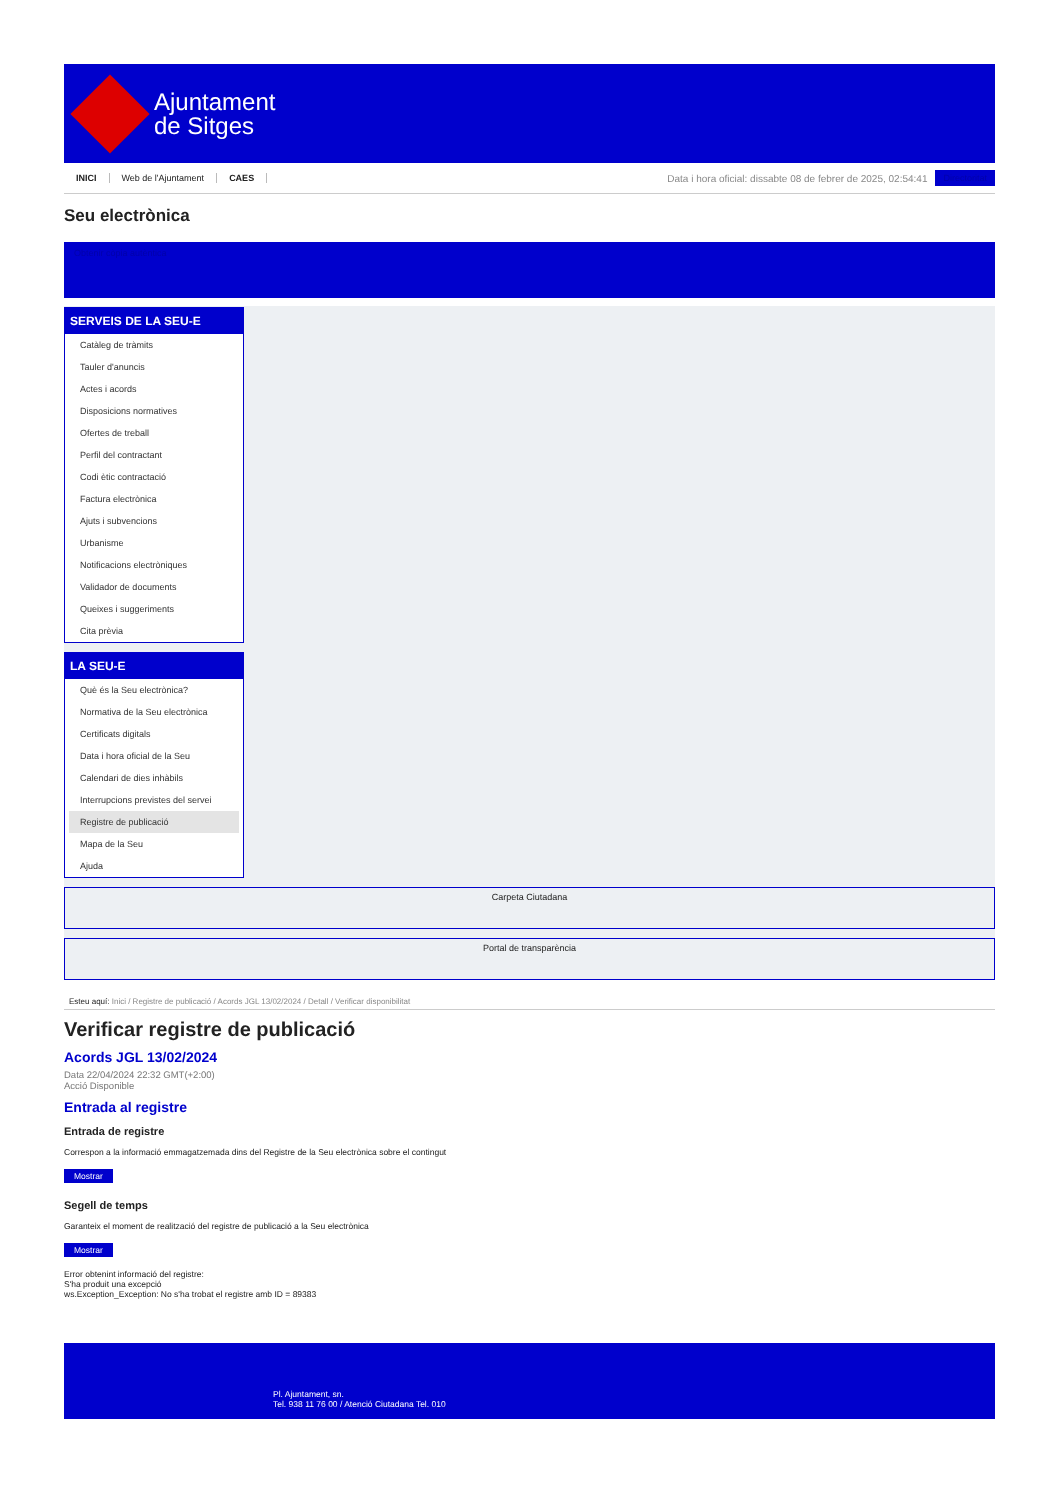Ajuntament
de Sitges
INICI Web de l'Ajuntament CAES
Data i hora oficial: dissabte 08 de febrer de 2025, 02:54:41
Directoritat
Seu electrònica
Obtenir còpia autèntica
SERVEIS DE LA SEU-E
Catàleg de tràmits
Tauler d'anuncis
Actes i acords
Disposicions normatives
Ofertes de treball
Perfil del contractant
Codi ètic contractació
Factura electrònica
Ajuts i subvencions
Urbanisme
Notificacions electròniques
Validador de documents
Queixes i suggeriments
Cita prèvia
LA SEU-E
Què és la Seu electrònica?
Normativa de la Seu electrònica
Certificats digitals
Data i hora oficial de la Seu
Calendari de dies inhàbils
Interrupcions previstes del servei
Registre de publicació
Mapa de la Seu
Ajuda
Carpeta Ciutadana
Portal de transparència
Esteu aquí: Inici / Registre de publicació / Acords JGL 13/02/2024 / Detall / Verificar disponibilitat
Verificar registre de publicació
Acords JGL 13/02/2024
Data 22/04/2024 22:32 GMT(+2:00)
Acció Disponible
Entrada al registre
Entrada de registre
Correspon a la informació emmagatzemada dins del Registre de la Seu electrònica sobre el contingut
Mostrar
Segell de temps
Garanteix el moment de realització del registre de publicació a la Seu electrònica
Mostrar
Error obtenint informació del registre:
S'ha produit una excepció
ws.Exception_Exception: No s'ha trobat el registre amb ID = 89383
Pl. Ajuntament, sn.
Tel. 938 11 76 00 / Atenció Ciutadana Tel. 010